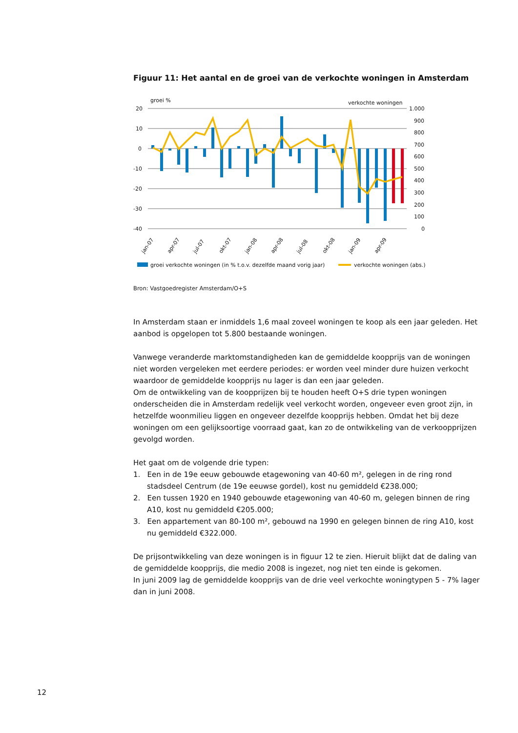Figuur 11: Het aantal en de groei van de verkochte woningen in Amsterdam
groei %
verkochte woningen
20
10
0
-10
-20
-30
-40
1.000
900
800
700
600
500
400
300
200
100
0
jan-07
apr-07
jul-07
okt-07
jan-08
apr-08
jul-08
okt-08
jan-09
apr-09
groei verkochte woningen (in % t.o.v. dezelfde maand vorig jaar)
verkochte woningen (abs.)
Bron: Vastgoedregister Amsterdam/O+S
In Amsterdam staan er inmiddels 1,6 maal zoveel woningen te koop als een jaar geleden. Het aanbod is opgelopen tot 5.800 bestaande woningen.
Vanwege veranderde marktomstandigheden kan de gemiddelde koopprijs van de woningen niet worden vergeleken met eerdere periodes: er worden veel minder dure huizen verkocht waardoor de gemiddelde koopprijs nu lager is dan een jaar geleden.
Om de ontwikkeling van de koopprijzen bij te houden heeft O+S drie typen woningen onderscheiden die in Amsterdam redelijk veel verkocht worden, ongeveer even groot zijn, in hetzelfde woonmilieu liggen en ongeveer dezelfde koopprijs hebben. Omdat het bij deze woningen om een gelijksoortige voorraad gaat, kan zo de ontwikkeling van de verkoopprijzen gevolgd worden.
Het gaat om de volgende drie typen:
1. Een in de 19e eeuw gebouwde etagewoning van 40-60 m², gelegen in de ring rond stadsdeel Centrum (de 19e eeuwse gordel), kost nu gemiddeld €238.000;
2. Een tussen 1920 en 1940 gebouwde etagewoning van 40-60 m, gelegen binnen de ring A10, kost nu gemiddeld €205.000;
3. Een appartement van 80-100 m², gebouwd na 1990 en gelegen binnen de ring A10, kost nu gemiddeld €322.000.
De prijsontwikkeling van deze woningen is in figuur 12 te zien. Hieruit blijkt dat de daling van de gemiddelde koopprijs, die medio 2008 is ingezet, nog niet ten einde is gekomen.
In juni 2009 lag de gemiddelde koopprijs van de drie veel verkochte woningtypen 5 - 7% lager dan in juni 2008.
12